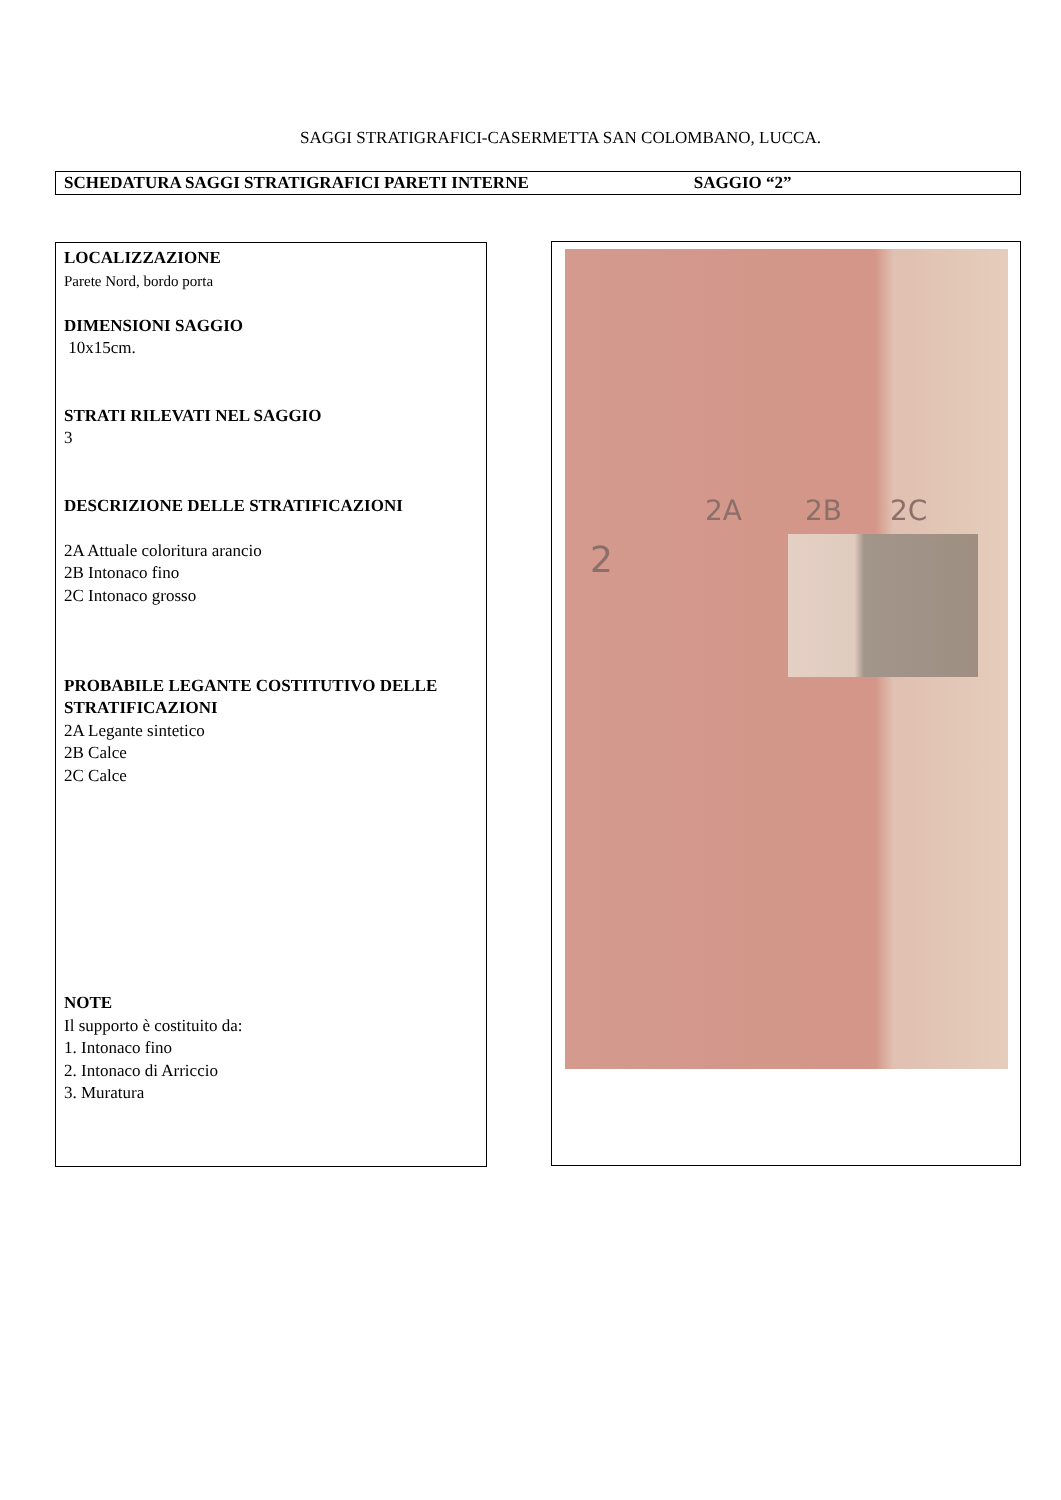SAGGI STRATIGRAFICI-CASERMETTA SAN COLOMBANO, LUCCA.
SCHEDATURA SAGGI STRATIGRAFICI PARETI INTERNE SAGGIO “2”
LOCALIZZAZIONE
Parete Nord, bordo porta
DIMENSIONI SAGGIO
10x15cm.
STRATI RILEVATI NEL SAGGIO
3
DESCRIZIONE DELLE STRATIFICAZIONI
2A Attuale coloritura arancio
2B Intonaco fino
2C Intonaco grosso
PROBABILE LEGANTE COSTITUTIVO DELLE STRATIFICAZIONI
2A Legante sintetico
2B Calce
2C Calce
NOTE
Il supporto è costituito da:
1. Intonaco fino
2. Intonaco di Arriccio
3. Muratura
2A 2B 2C
2